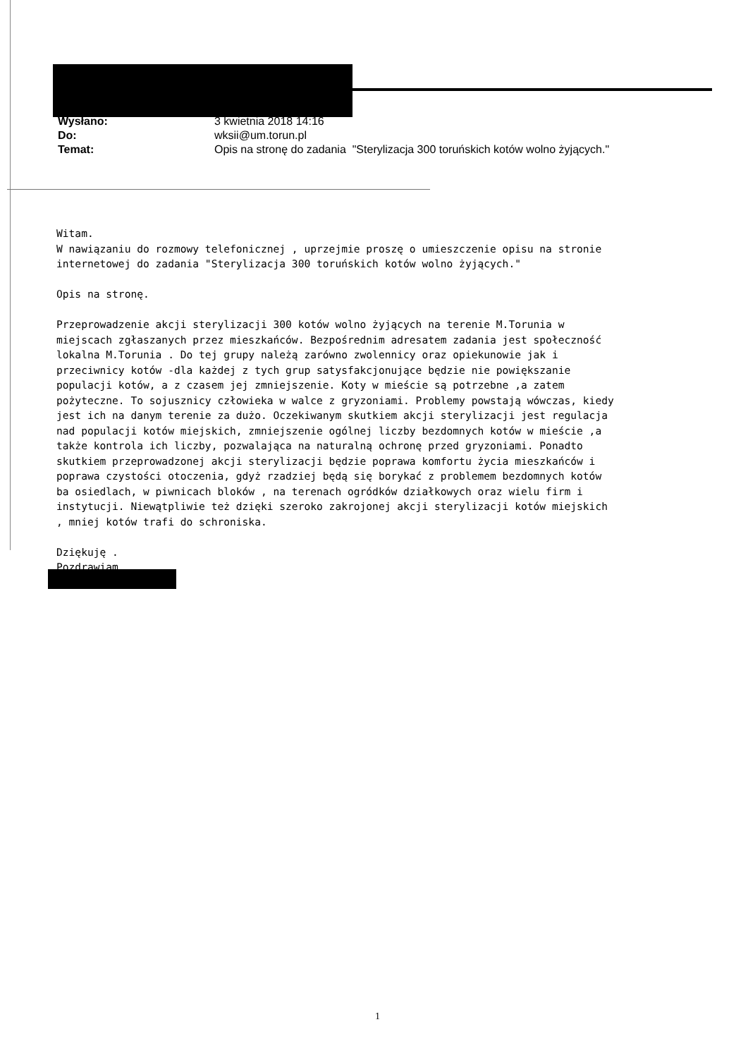| Wysłano: | 3 kwietnia 2018 14:16 |
| Do: | wksii@um.torun.pl |
| Temat: | Opis na stronę do zadania "Sterylizacja 300 toruńskich kotów wolno żyjących." |
Witam. W nawiązaniu do rozmowy telefonicznej , uprzejmie proszę o umieszczenie opisu na stronie internetowej do zadania "Sterylizacja 300 toruńskich kotów wolno żyjących." Opis na stronę. Przeprowadzenie akcji sterylizacji 300 kotów wolno żyjących na terenie M.Torunia w miejscach zgłaszanych przez mieszkańców. Bezpośrednim adresatem zadania jest społeczność lokalna M.Torunia . Do tej grupy należą zarówno zwolennicy oraz opiekunowie jak i przeciwnicy kotów -dla każdej z tych grup satysfakcjonujące będzie nie powiększanie populacji kotów, a z czasem jej zmniejszenie. Koty w mieście są potrzebne ,a zatem pożyteczne. To sojusznicy człowieka w walce z gryzoniami. Problemy powstają wówczas, kiedy jest ich na danym terenie za dużo. Oczekiwanym skutkiem akcji sterylizacji jest regulacja nad populacji kotów miejskich, zmniejszenie ogólnej liczby bezdomnych kotów w mieście ,a także kontrola ich liczby, pozwalająca na naturalną ochronę przed gryzoniami. Ponadto skutkiem przeprowadzonej akcji sterylizacji będzie poprawa komfortu życia mieszkańców i poprawa czystości otoczenia, gdyż rzadziej będą się borykać z problemem bezdomnych kotów ba osiedlach, w piwnicach bloków , na terenach ogródków działkowych oraz wielu firm i instytucji. Niewątpliwie też dzięki szeroko zakrojonej akcji sterylizacji kotów miejskich , mniej kotów trafi do schroniska. Dziękuję . Pozdrawiam
1